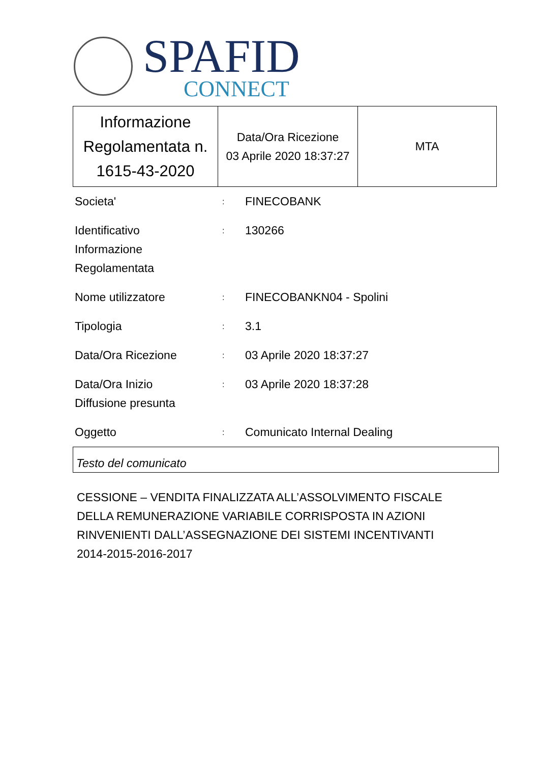SPAFID
CONNECT
| Informazione Regolamentata n. 1615-43-2020 | Data/Ora Ricezione 03 Aprile 2020 18:37:27 | MTA |
| Societa' | : | FINECOBANK |
| Identificativo Informazione Regolamentata | : | 130266 |
| Nome utilizzatore | : | FINECOBANKN04 - Spolini |
| Tipologia | : | 3.1 |
| Data/Ora Ricezione | : | 03 Aprile 2020 18:37:27 |
| Data/Ora Inizio Diffusione presunta | : | 03 Aprile 2020 18:37:28 |
| Oggetto | : | Comunicato Internal Dealing |
Testo del comunicato
CESSIONE – VENDITA FINALIZZATA ALL’ASSOLVIMENTO FISCALE
DELLA REMUNERAZIONE VARIABILE CORRISPOSTA IN AZIONI
RINVENIENTI DALL’ASSEGNAZIONE DEI SISTEMI INCENTIVANTI
2014-2015-2016-2017